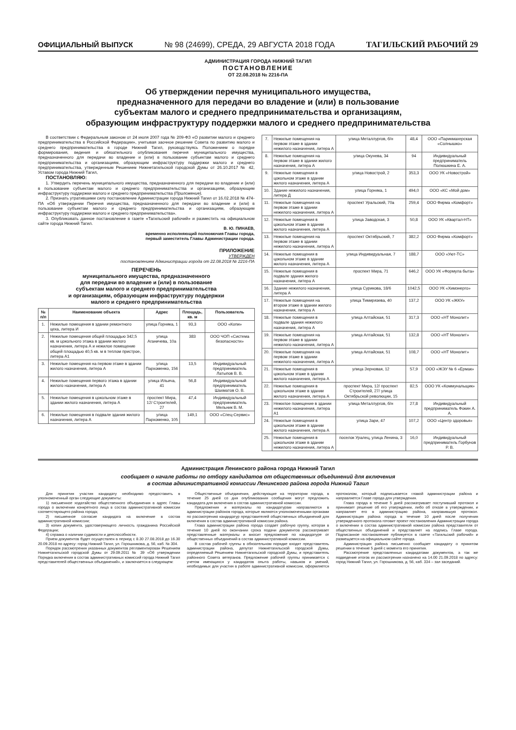ОФИЦИАЛЬНЫЙ ВЫПУСК № 98 (24699), СРЕДА, 29 АВГУСТА 2018 ГОДА ТАГИЛЬСКИЙ РАБОЧИЙ 29
АДМИНИСТРАЦИЯ ГОРОДА НИЖНИЙ ТАГИЛ
ПОСТАНОВЛЕНИЕ
ОТ 22.08.2018 № 2216-ПА
Об утверждении перечня муниципального имущества,
предназначенного для передачи во владение и (или) в пользование
субъектам малого и среднего предпринимательства и организациям,
образующим инфраструктуру поддержки малого и среднего предпринимательства
В соответствии с Федеральным законом от 24 июля 2007 года № 209-ФЗ «О развитии малого и среднего предпринимательства в Российской Федерации», учитывая заочное решение Совета по развитию малого и среднего предпринимательства в городе Нижний Тагил, руководствуясь Положением о порядке формирования, ведения и обязательного опубликования перечня муниципального имущества, предназначенного для передачи во владение и (или) в пользование субъектам малого и среднего предпринимательства и организациям, образующим инфраструктуру поддержки малого и среднего предпринимательства, утвержденным Решением Нижнетагильской городской Думы от 26.10.2017 № 42, Уставом города Нижний Тагил,
ПОСТАНОВЛЯЮ:
1. Утвердить перечень муниципального имущества, предназначенного для передачи во владение и (или) в пользование субъектам малого и среднего предпринимательства и организациям, образующим инфраструктуру поддержки малого и среднего предпринимательства (Приложение).
2. Признать утратившими силу постановление Администрации города Нижний Тагил от 16.02.2018 № 474-ПА «Об утверждении Перечня имущества, предназначенного для передачи во владение и (или) в пользование субъектам малого и среднего предпринимательства и организациям, образующим инфраструктуру поддержки малого и среднего предпринимательства».
3. Опубликовать данное постановление в газете «Тагильский рабочий» и разместить на официальном сайте города Нижний Тагил.
В. Ю. ПИНАЕВ,
временно исполняющий полномочия Главы города,
первый заместитель Главы Администрации города.
ПРИЛОЖЕНИЕ
УТВЕРЖДЕН
постановлением Администрации города от 22.08.2018 № 2216-ПА
ПЕРЕЧЕНЬ
муниципального имущества, предназначенного
для передачи во владение и (или) в пользование
субъектам малого и среднего предпринимательства
и организациям, образующим инфраструктуру поддержки
малого и среднего предпринимательства
| № п/п | Наименование объекта | Адрес | Площадь, кв. м | Пользователь |
| --- | --- | --- | --- | --- |
| 1. | Нежилые помещения в здании ремонтного цеха, литера И | улица Горняка, 1 | 93,3 | ООО «Копи» |
| 2. | Нежилые помещения общей площадью 342,5 кв. м цокольного этажа в здании жилого назначения, литера А и нежилое помещение общей площадью 40,5 кв. м в теплом пристрое, литера А1 | улица Аганичева, 10а | 383 | ООО ЧОП «Система безопасности» |
| 3. | Нежилые помещения на первом этаже в здании жилого назначения, литера А | улица Пархоменко, 156 | 13,5 | Индивидуальный предприниматель Латыпов В. В. |
| 4. | Нежилые помещения первого этажа в здании жилого назначения, литера А | улица Ильича, 41 | 56,8 | Индивидуальный предприниматель Шахматов О. В. |
| 5. | Нежилые помещения в цокольном этаже в здании жилого назначения, литера А | проспект Мира, 12/ Строителей, 27 | 47,4 | Индивидуальный предприниматель Мельник В. М. |
| 6. | Нежилые помещения в подвале здания жилого назначения, литера А | улица Пархоменко, 105 | 149,1 | ООО «Спец-Сервис» |
| 7. | Нежилые помещения на первом этаже в здании нежилого назначения, литера А | улица Металлургов, б/н | 48,4 | ООО «Парикмахерская «Солнышко» |
| 8. | Нежилые помещения на первом этаже в здании жилого назначения, литера А | улица Окунева, 34 | 94 | Индивидуальный предприниматель Полюшкина Е. А. |
| 9. | Нежилые помещения в цокольном этаже в здании жилого назначения, литера А | улица Новострой, 2 | 353,3 | ООО УК «Новострой» |
| 10. | Здание нежилого назначения, литера Д | улица Горняка, 1 | 494,0 | ООО «КС «Мой дом» |
| 11. | Нежилые помещения на первом этаже в здании нежилого назначения, литера А | проспект Уральский, 70а | 259,4 | ООО Фирма «Комфорт» |
| 12. | Нежилые помещения в цокольном этаже в здании жилого назначения, литера А | улица Заводская, 3 | 50,8 | ООО УК «Квартал-НТ» |
| 13. | Нежилые помещения на первом этаже в здании нежилого назначения, литера А | проспект Октябрьский, 7 | 382,2 | ООО Фирма «Комфорт» |
| 14. | Нежилые помещения в цокольном этаже в здании жилого назначения, литера А | улица Индивидуальная, 7 | 188,7 | ООО «Уют-ТС» |
| 15. | Нежилые помещения в подвале здания жилого назначения, литера А | проспект Мира, 71 | 646,2 | ООО УК «Формула быта» |
| 16. | Здание нежилого назначения, литера А | улица Сурикова, 18/6 | 1042,5 | ООО УК «Химэнерго» |
| 17. | Нежилые помещения на втором этаже в здании жилого назначения, литера А | улица Тимирязева, 40 | 137,2 | ООО УК «ЖКУ» |
| 18. | Нежилые помещения в подвале здания нежилого назначения, литера А | улица Алтайская, 51 | 317,3 | ООО «НТ Монолит» |
| 19. | Нежилые помещения на первом этаже в здании нежилого назначения, литера А | улица Алтайская, 51 | 132,8 | ООО «НТ Монолит» |
| 20. | Нежилые помещения на первом этаже в здании нежилого назначения, литера А | улица Алтайская, 51 | 108,7 | ООО «НТ Монолит» |
| 21. | Нежилые помещения в цокольном этаже в здании жилого назначения, литера А | улица Зерновая, 12 | 57,9 | ООО «ЖЭУ № 6 «Ермак» |
| 22. | Нежилые помещения в цокольном этаже в здании жилого назначения, литера А | проспект Мира, 12/ проспект Строителей, 27/ улица Октябрьской революции, 15 | 82,5 | ООО УК «Коммунальщик» |
| 23. | Нежилое помещение в здании нежилого назначения, литера А1 | улица Металлургов, б/н | 27,8 | Индивидуальный предприниматель Фокин А. А. |
| 24. | Нежилые помещения в цокольном этаже в здании жилого назначения, литера А | улица Зари, 47 | 107,2 | ООО «Центр здоровья» |
| 25. | Нежилые помещения в цокольном этаже в здании нежилого назначения, литера А | поселок Уралец, улица Ленина, 3 | 16,0 | Индивидуальный предприниматель Горбунов Р. В. |
Администрация Ленинского района города Нижний Тагил
сообщает о начале работы по отбору кандидатов от общественных объединений для включения
в состав административной комиссии Ленинского района города Нижний Тагил
Для принятия участия кандидату необходимо предоставить в уполномоченный орган следующие документы:
1) письменное ходатайство общественного объединения в адрес Главы города о включении конкретного лица в состав административной комиссии соответствующего района города;
2) письменное согласие кандидата на включение в состав административной комиссии;
3) копия документа, удостоверяющего личность гражданина Российской Федерации;
4) справка о наличии судимости и дееспособности.
Прием документов будет осуществлен в период с 8.30 27.08.2018 до 16.30 20.09.2018 по адресу: город Нижний Тагил, ул. Горошникова, д. 56, каб. № 304.
Порядок рассмотрения указанных документов регламентирован Решением Нижнетагильской городской Думы от 29.09.2011 № 39 «Об утверждении Порядка включения в состав административных комиссий города Нижний Тагил представителей общественных объединений», и заключается в следующем:
Общественные объединения, действующие на территории города, в течение 25 дней со дня опубликования сообщения могут предложить кандидата для включения в состав административной комиссии.
Предложения и материалы по кандидатурам направляются в администрации районов города, которые являются уполномоченными органами по рассмотрению кандидатур представителей общественных объединений для включения в состав административной комиссии района.
Глава администрации района города создает рабочую группу, которая в течение 10 дней по окончании срока подачи документов рассматривает представленные материалы и вносит предложение по кандидатуре от общественных объединений в состав административной комиссии.
В состав рабочей группы в обязательном порядке входят представитель администрации района, депутат Нижнетагильской городской Думы, определяемый Решением Нижнетагильской городской Думы, и представитель районного Совета ветеранов. Предложение рабочей группы принимается с учетом имеющихся у кандидатов опыта работы, навыков и умений, необходимых для участия в работе административной комиссии, оформляется протоколом, который подписывается главой администрации района и направляется Главе города для утверждения.
Глава города в течение 5 дней рассматривает поступивший протокол и принимает решение об его утверждении, либо об отказе в утверждении, и направляет его в администрацию района, направившую протокол. Администрация района города в течение 10 дней после получения утвержденного протокола готовит проект постановления Администрации города о включении в состав административной комиссии района представителя от общественных объединений и представляет на подпись Главе города. Подписанное постановление публикуется в газете «Тагильский рабочий» и размещается на официальном сайте города.
Администрация района письменно сообщает кандидату о принятом решении в течение 5 дней с момента его принятия.
Рассмотрение представленных кандидатами документов, а так же подведение итогов их рассмотрения назначено на 14.00 21.09.2018 по адресу: город Нижний Тагил, ул. Горошникова, д. 56, каб. 334 – зал заседаний.